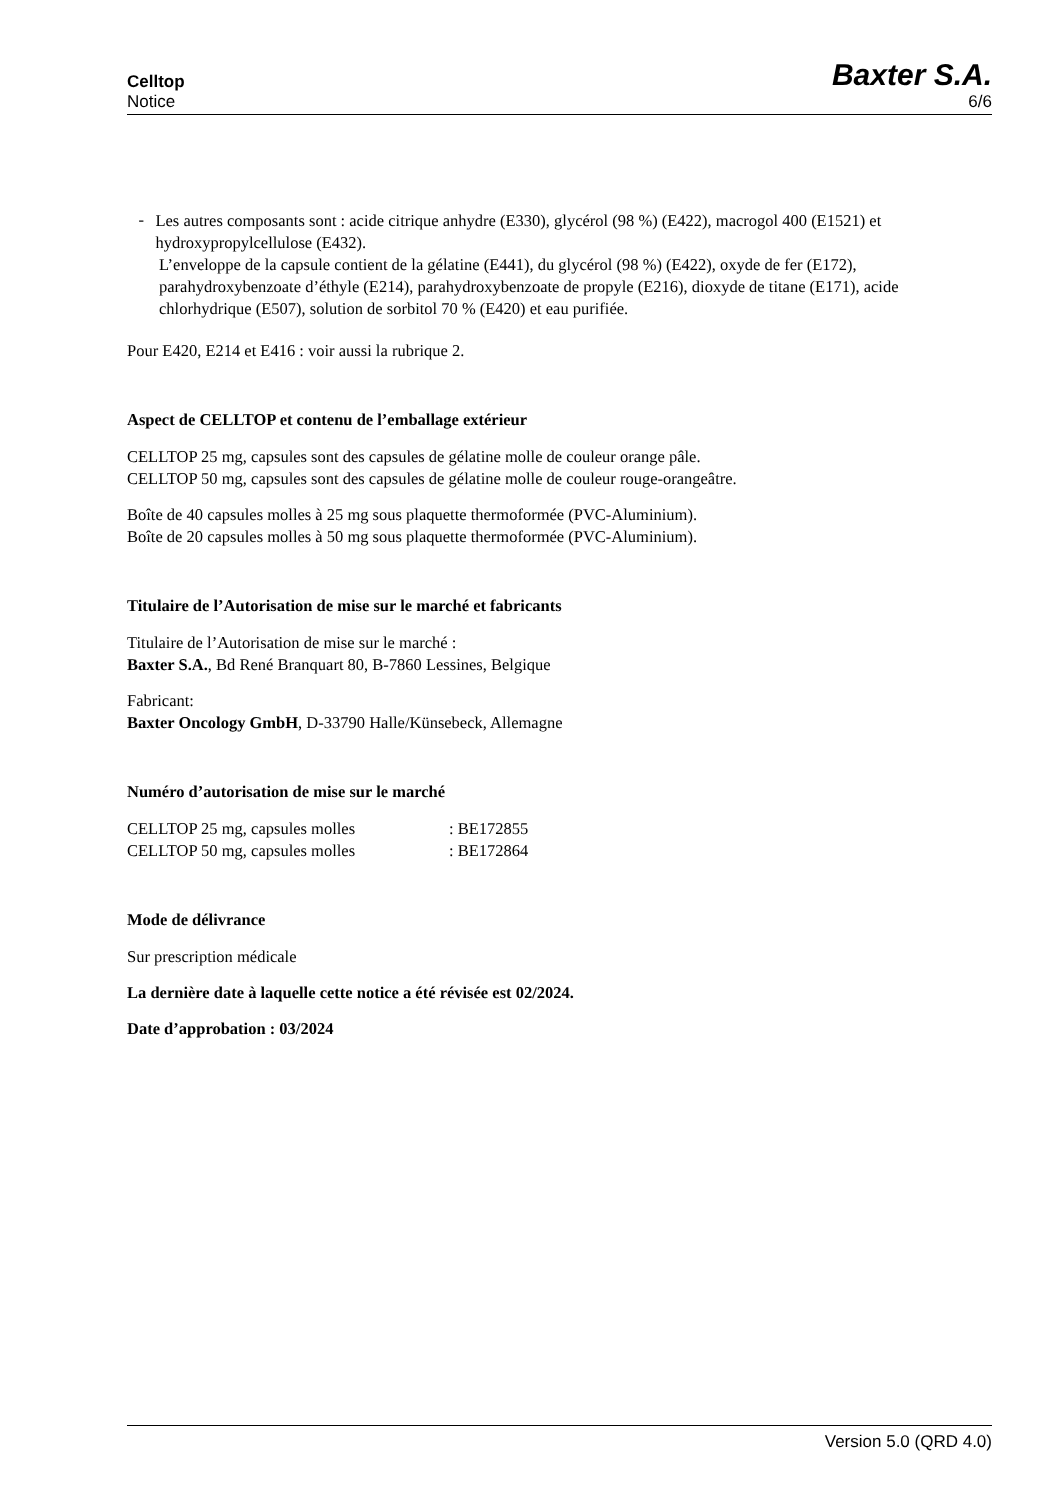Celltop
Notice
Baxter S.A.
6/6
-
Les autres composants sont : acide citrique anhydre (E330), glycérol (98 %) (E422), macrogol 400 (E1521) et hydroxypropylcellulose (E432).
L’enveloppe de la capsule contient de la gélatine (E441), du glycérol (98 %) (E422), oxyde de fer (E172), parahydroxybenzoate d’éthyle (E214), parahydroxybenzoate de propyle (E216), dioxyde de titane (E171), acide chlorhydrique (E507), solution de sorbitol 70 % (E420) et eau purifiée.
Pour E420, E214 et E416 : voir aussi la rubrique 2.
Aspect de CELLTOP et contenu de l’emballage extérieur
CELLTOP 25 mg, capsules sont des capsules de gélatine molle de couleur orange pâle.
CELLTOP 50 mg, capsules sont des capsules de gélatine molle de couleur rouge-orangeâtre.
Boîte de 40 capsules molles à 25 mg sous plaquette thermoformée (PVC-Aluminium).
Boîte de 20 capsules molles à 50 mg sous plaquette thermoformée (PVC-Aluminium).
Titulaire de l’Autorisation de mise sur le marché et fabricants
Titulaire de l’Autorisation de mise sur le marché :
Baxter S.A., Bd René Branquart 80, B-7860 Lessines, Belgique
Fabricant:
Baxter Oncology GmbH, D-33790 Halle/Künsebeck, Allemagne
Numéro d’autorisation de mise sur le marché
| CELLTOP 25 mg, capsules molles | : BE172855 |
| CELLTOP 50 mg, capsules molles | : BE172864 |
Mode de délivrance
Sur prescription médicale
La dernière date à laquelle cette notice a été révisée est 02/2024.
Date d’approbation : 03/2024
Version 5.0 (QRD 4.0)